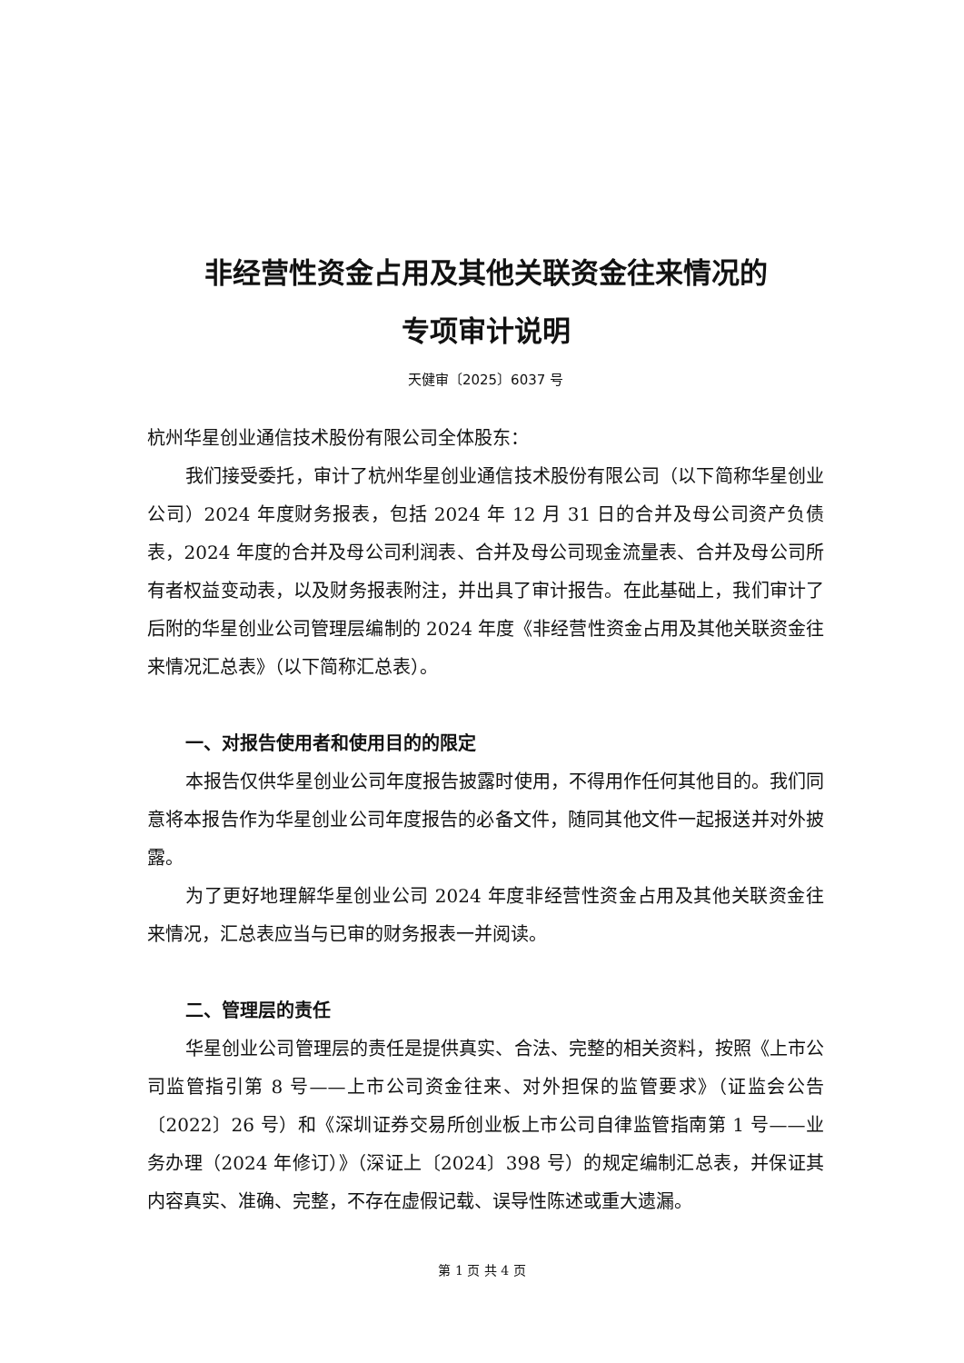非经营性资金占用及其他关联资金往来情况的
专项审计说明
天健审〔2025〕6037 号
杭州华星创业通信技术股份有限公司全体股东：
我们接受委托，审计了杭州华星创业通信技术股份有限公司（以下简称华星创业公司）2024 年度财务报表，包括 2024 年 12 月 31 日的合并及母公司资产负债表，2024 年度的合并及母公司利润表、合并及母公司现金流量表、合并及母公司所有者权益变动表，以及财务报表附注，并出具了审计报告。在此基础上，我们审计了后附的华星创业公司管理层编制的 2024 年度《非经营性资金占用及其他关联资金往来情况汇总表》（以下简称汇总表）。
一、对报告使用者和使用目的的限定
本报告仅供华星创业公司年度报告披露时使用，不得用作任何其他目的。我们同意将本报告作为华星创业公司年度报告的必备文件，随同其他文件一起报送并对外披露。
为了更好地理解华星创业公司 2024 年度非经营性资金占用及其他关联资金往来情况，汇总表应当与已审的财务报表一并阅读。
二、管理层的责任
华星创业公司管理层的责任是提供真实、合法、完整的相关资料，按照《上市公司监管指引第 8 号——上市公司资金往来、对外担保的监管要求》（证监会公告〔2022〕26 号）和《深圳证券交易所创业板上市公司自律监管指南第 1 号——业务办理（2024 年修订）》（深证上〔2024〕398 号）的规定编制汇总表，并保证其内容真实、准确、完整，不存在虚假记载、误导性陈述或重大遗漏。
第 1 页 共 4 页